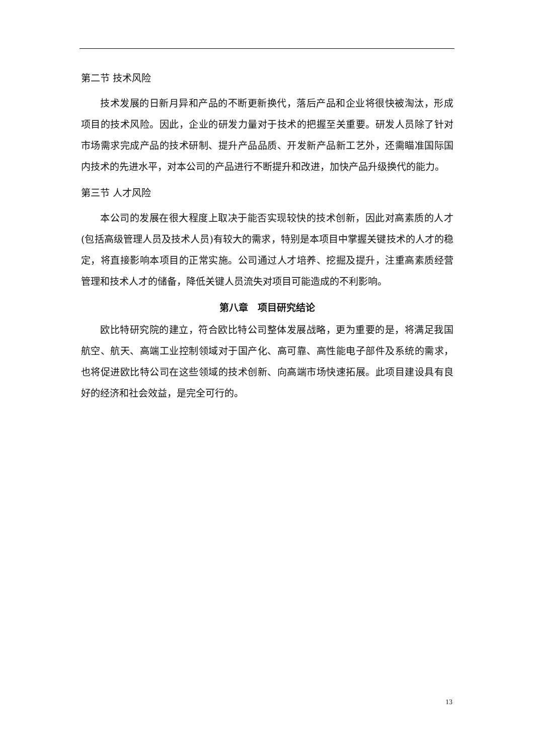第二节 技术风险
技术发展的日新月异和产品的不断更新换代，落后产品和企业将很快被淘汰，形成项目的技术风险。因此，企业的研发力量对于技术的把握至关重要。研发人员除了针对市场需求完成产品的技术研制、提升产品品质、开发新产品新工艺外，还需瞄准国际国内技术的先进水平，对本公司的产品进行不断提升和改进，加快产品升级换代的能力。
第三节 人才风险
本公司的发展在很大程度上取决于能否实现较快的技术创新，因此对高素质的人才(包括高级管理人员及技术人员)有较大的需求，特别是本项目中掌握关键技术的人才的稳定，将直接影响本项目的正常实施。公司通过人才培养、挖掘及提升，注重高素质经营管理和技术人才的储备，降低关键人员流失对项目可能造成的不利影响。
第八章　项目研究结论
欧比特研究院的建立，符合欧比特公司整体发展战略，更为重要的是，将满足我国航空、航天、高端工业控制领域对于国产化、高可靠、高性能电子部件及系统的需求，也将促进欧比特公司在这些领域的技术创新、向高端市场快速拓展。此项目建设具有良好的经济和社会效益，是完全可行的。
13